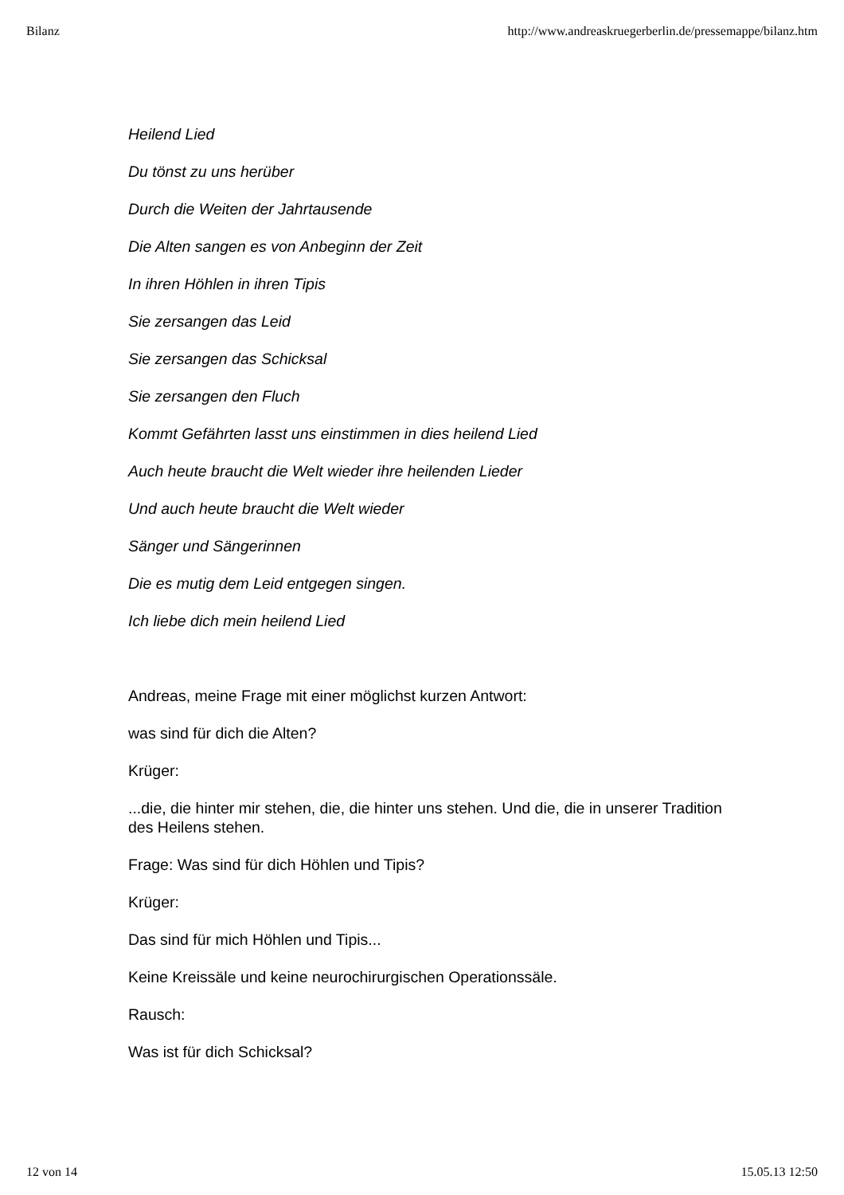Bilanz http://www.andreaskruegerberlin.de/pressemappe/bilanz.htm
Heilend Lied
Du tönst zu uns herüber
Durch die Weiten der Jahrtausende
Die Alten sangen es von Anbeginn der Zeit
In ihren Höhlen in ihren Tipis
Sie zersangen das Leid
Sie zersangen das Schicksal
Sie zersangen den Fluch
Kommt Gefährten lasst uns einstimmen in dies heilend Lied
Auch heute braucht die Welt wieder ihre heilenden Lieder
Und auch heute braucht die Welt wieder
Sänger und Sängerinnen
Die es mutig dem Leid entgegen singen.
Ich liebe dich mein heilend Lied
Andreas, meine Frage mit einer möglichst kurzen Antwort:
was sind für dich die Alten?
Krüger:
...die, die hinter mir stehen, die, die hinter uns stehen. Und die, die in unserer Tradition des Heilens stehen.
Frage: Was sind für dich Höhlen und Tipis?
Krüger:
Das sind für mich Höhlen und Tipis...
Keine Kreissäle und keine neurochirurgischen Operationssäle.
Rausch:
Was ist für dich Schicksal?
12 von 14 15.05.13 12:50